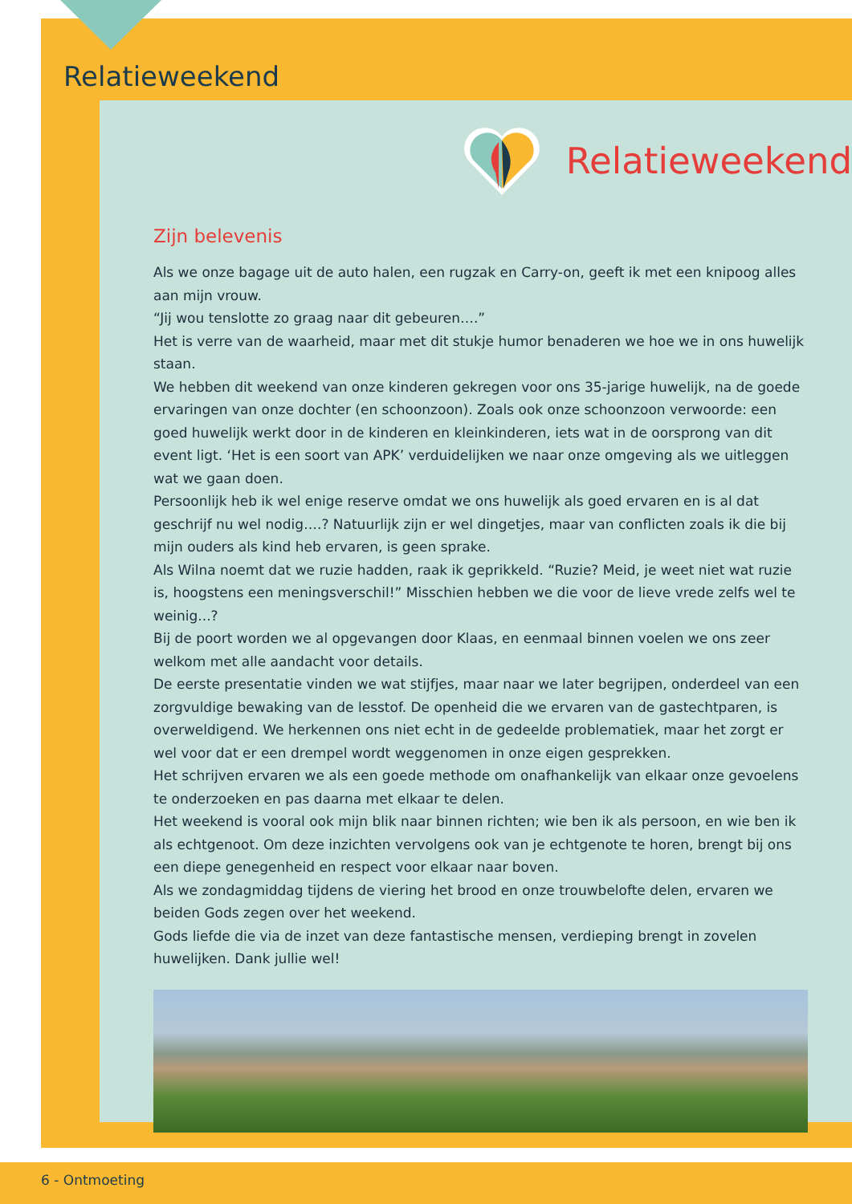Relatieweekend
Relatieweekend
Zijn belevenis
Als we onze bagage uit de auto halen, een rugzak en Carry-on, geeft ik met een knipoog alles aan mijn vrouw.
“Jij wou tenslotte zo graag naar dit gebeuren….”
Het is verre van de waarheid, maar met dit stukje humor benaderen we hoe we in ons huwelijk staan.
We hebben dit weekend van onze kinderen gekregen voor ons 35-jarige huwelijk, na de goede ervaringen van onze dochter (en schoonzoon). Zoals ook onze schoonzoon verwoorde: een goed huwelijk werkt door in de kinderen en kleinkinderen, iets wat in de oorsprong van dit event ligt. ‘Het is een soort van APK’ verduidelijken we naar onze omgeving als we uitleggen wat we gaan doen.
Persoonlijk heb ik wel enige reserve omdat we ons huwelijk als goed ervaren en is al dat geschrijf nu wel nodig….? Natuurlijk zijn er wel dingetjes, maar van conflicten zoals ik die bij mijn ouders als kind heb ervaren, is geen sprake.
Als Wilna noemt dat we ruzie hadden, raak ik geprikkeld. “Ruzie? Meid, je weet niet wat ruzie is, hoogstens een meningsverschil!” Misschien hebben we die voor de lieve vrede zelfs wel te weinig...?
Bij de poort worden we al opgevangen door Klaas, en eenmaal binnen voelen we ons zeer welkom met alle aandacht voor details.
De eerste presentatie vinden we wat stijfjes, maar naar we later begrijpen, onderdeel van een zorgvuldige bewaking van de lesstof. De openheid die we ervaren van de gastechtparen, is overweldigend. We herkennen ons niet echt in de gedeelde problematiek, maar het zorgt er wel voor dat er een drempel wordt weggenomen in onze eigen gesprekken.
Het schrijven ervaren we als een goede methode om onafhankelijk van elkaar onze gevoelens te onderzoeken en pas daarna met elkaar te delen.
Het weekend is vooral ook mijn blik naar binnen richten; wie ben ik als persoon, en wie ben ik als echtgenoot. Om deze inzichten vervolgens ook van je echtgenote te horen, brengt bij ons een diepe genegenheid en respect voor elkaar naar boven.
Als we zondagmiddag tijdens de viering het brood en onze trouwbelofte delen, ervaren we beiden Gods zegen over het weekend.
Gods liefde die via de inzet van deze fantastische mensen, verdieping brengt in zovelen huwelijken. Dank jullie wel!
6 - Ontmoeting